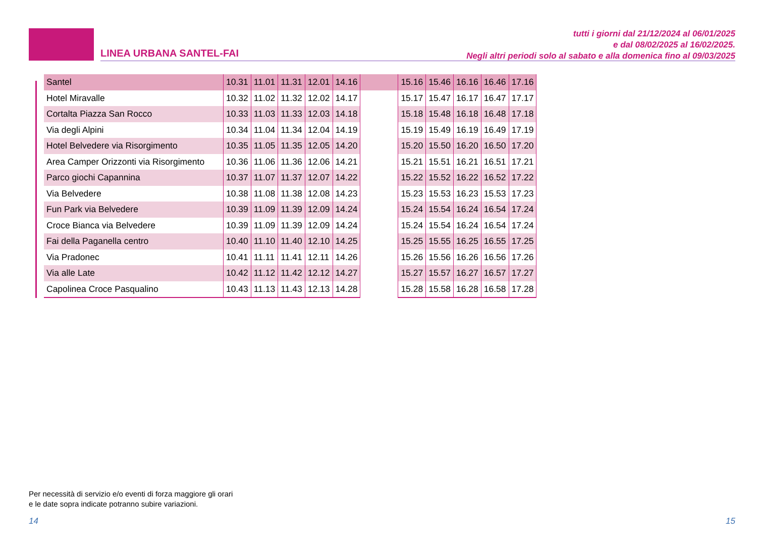LINEA URBANA SANTEL-FAI
tutti i giorni dal 21/12/2024 al 06/01/2025
e dal 08/02/2025 al 16/02/2025.
Negli altri periodi solo al sabato e alla domenica fino al 09/03/2025
| Santel | 10.31 | 11.01 | 11.31 | 12.01 | 14.16 | | 15.16 | 15.46 | 16.16 | 16.46 | 17.16 |
| Hotel Miravalle | 10.32 | 11.02 | 11.32 | 12.02 | 14.17 | | 15.17 | 15.47 | 16.17 | 16.47 | 17.17 |
| Cortalta Piazza San Rocco | 10.33 | 11.03 | 11.33 | 12.03 | 14.18 | | 15.18 | 15.48 | 16.18 | 16.48 | 17.18 |
| Via degli Alpini | 10.34 | 11.04 | 11.34 | 12.04 | 14.19 | | 15.19 | 15.49 | 16.19 | 16.49 | 17.19 |
| Hotel Belvedere via Risorgimento | 10.35 | 11.05 | 11.35 | 12.05 | 14.20 | | 15.20 | 15.50 | 16.20 | 16.50 | 17.20 |
| Area Camper Orizzonti via Risorgimento | 10.36 | 11.06 | 11.36 | 12.06 | 14.21 | | 15.21 | 15.51 | 16.21 | 16.51 | 17.21 |
| Parco giochi Capannina | 10.37 | 11.07 | 11.37 | 12.07 | 14.22 | | 15.22 | 15.52 | 16.22 | 16.52 | 17.22 |
| Via Belvedere | 10.38 | 11.08 | 11.38 | 12.08 | 14.23 | | 15.23 | 15.53 | 16.23 | 15.53 | 17.23 |
| Fun Park via Belvedere | 10.39 | 11.09 | 11.39 | 12.09 | 14.24 | | 15.24 | 15.54 | 16.24 | 16.54 | 17.24 |
| Croce Bianca via Belvedere | 10.39 | 11.09 | 11.39 | 12.09 | 14.24 | | 15.24 | 15.54 | 16.24 | 16.54 | 17.24 |
| Fai della Paganella centro | 10.40 | 11.10 | 11.40 | 12.10 | 14.25 | | 15.25 | 15.55 | 16.25 | 16.55 | 17.25 |
| Via Pradonec | 10.41 | 11.11 | 11.41 | 12.11 | 14.26 | | 15.26 | 15.56 | 16.26 | 16.56 | 17.26 |
| Via alle Late | 10.42 | 11.12 | 11.42 | 12.12 | 14.27 | | 15.27 | 15.57 | 16.27 | 16.57 | 17.27 |
| Capolinea Croce Pasqualino | 10.43 | 11.13 | 11.43 | 12.13 | 14.28 | | 15.28 | 15.58 | 16.28 | 16.58 | 17.28 |
Per necessità di servizio e/o eventi di forza maggiore gli orari
e le date sopra indicate potranno subire variazioni.
14 15